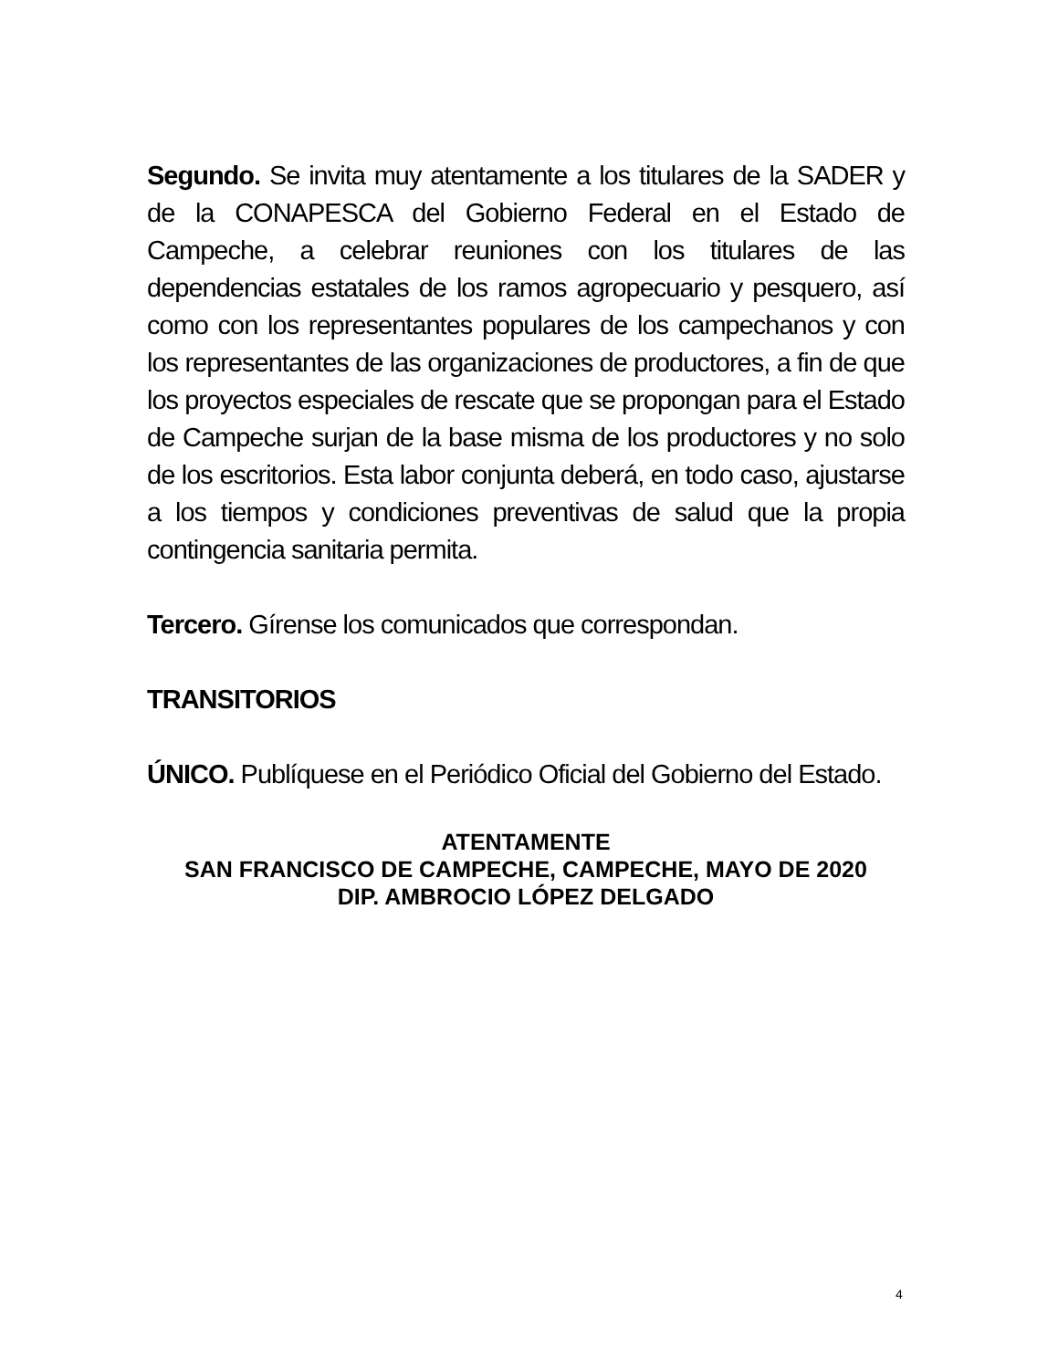Segundo. Se invita muy atentamente a los titulares de la SADER y de la CONAPESCA del Gobierno Federal en el Estado de Campeche, a celebrar reuniones con los titulares de las dependencias estatales de los ramos agropecuario y pesquero, así como con los representantes populares de los campechanos y con los representantes de las organizaciones de productores, a fin de que los proyectos especiales de rescate que se propongan para el Estado de Campeche surjan de la base misma de los productores y no solo de los escritorios. Esta labor conjunta deberá, en todo caso, ajustarse a los tiempos y condiciones preventivas de salud que la propia contingencia sanitaria permita.
Tercero. Gírense los comunicados que correspondan.
TRANSITORIOS
ÚNICO. Publíquese en el Periódico Oficial del Gobierno del Estado.
ATENTAMENTE
SAN FRANCISCO DE CAMPECHE, CAMPECHE, MAYO DE 2020
DIP. AMBROCIO LÓPEZ DELGADO
4